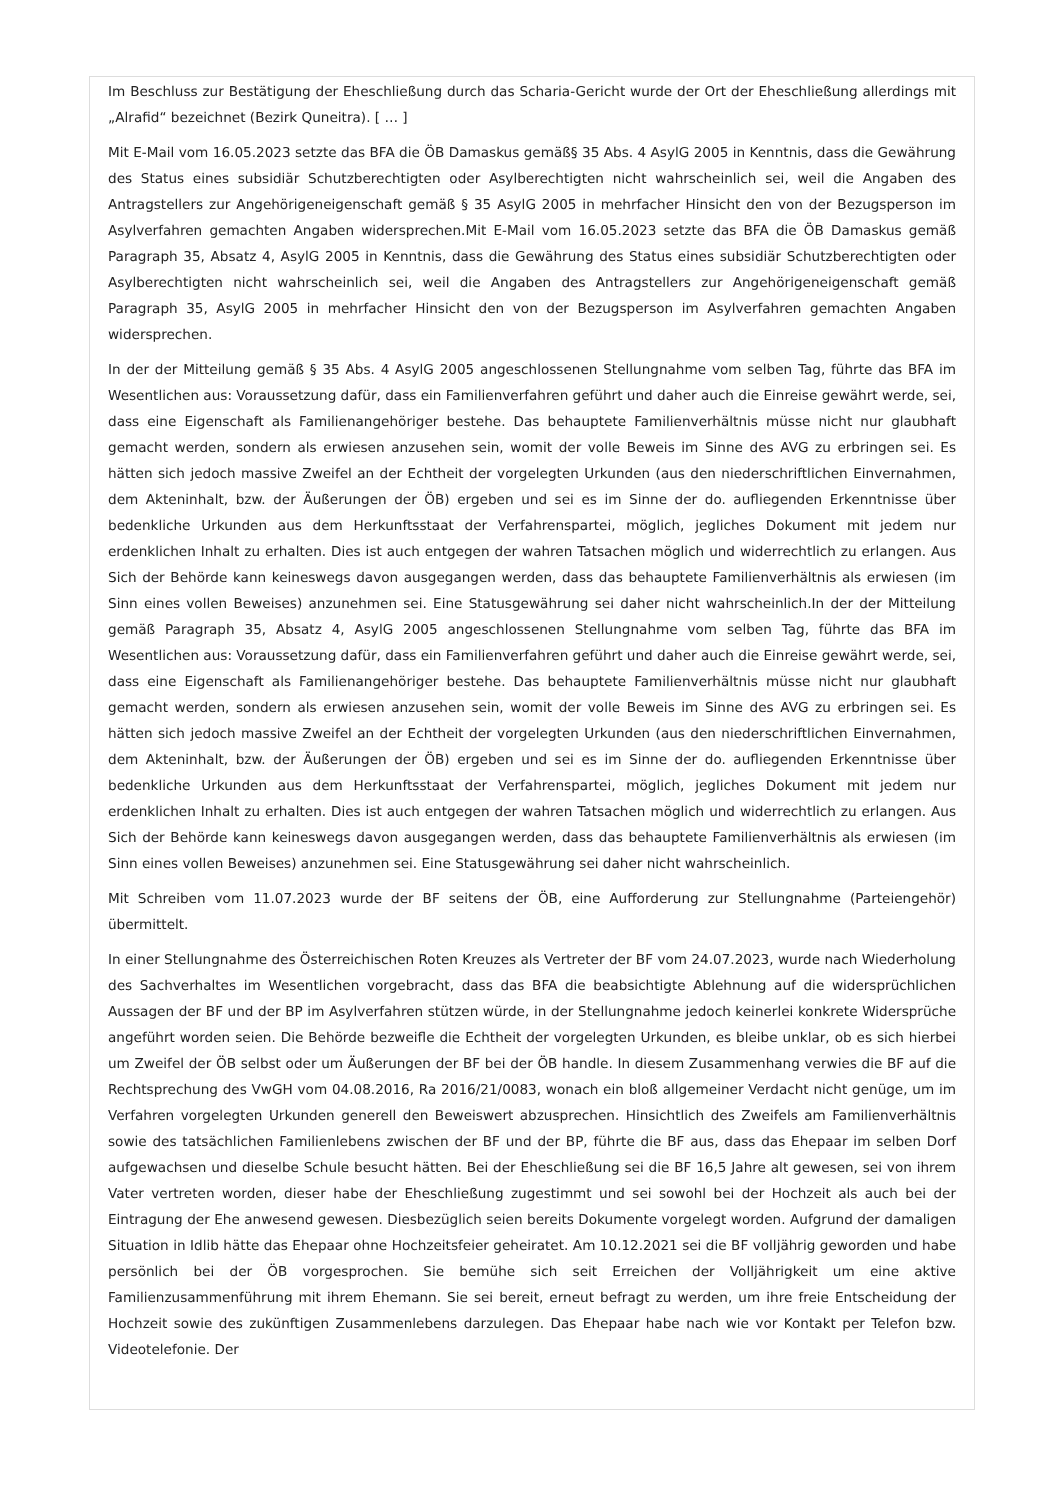Im Beschluss zur Bestätigung der Eheschließung durch das Scharia-Gericht wurde der Ort der Eheschließung allerdings mit „Alrafid“ bezeichnet (Bezirk Quneitra). [ … ]
Mit E-Mail vom 16.05.2023 setzte das BFA die ÖB Damaskus gemäß§ 35 Abs. 4 AsylG 2005 in Kenntnis, dass die Gewährung des Status eines subsidiär Schutzberechtigten oder Asylberechtigten nicht wahrscheinlich sei, weil die Angaben des Antragstellers zur Angehörigeneigenschaft gemäß § 35 AsylG 2005 in mehrfacher Hinsicht den von der Bezugsperson im Asylverfahren gemachten Angaben widersprechen.Mit E-Mail vom 16.05.2023 setzte das BFA die ÖB Damaskus gemäß Paragraph 35, Absatz 4, AsylG 2005 in Kenntnis, dass die Gewährung des Status eines subsidiär Schutzberechtigten oder Asylberechtigten nicht wahrscheinlich sei, weil die Angaben des Antragstellers zur Angehörigeneigenschaft gemäß Paragraph 35, AsylG 2005 in mehrfacher Hinsicht den von der Bezugsperson im Asylverfahren gemachten Angaben widersprechen.
In der der Mitteilung gemäß § 35 Abs. 4 AsylG 2005 angeschlossenen Stellungnahme vom selben Tag, führte das BFA im Wesentlichen aus: Voraussetzung dafür, dass ein Familienverfahren geführt und daher auch die Einreise gewährt werde, sei, dass eine Eigenschaft als Familienangehöriger bestehe. Das behauptete Familienverhältnis müsse nicht nur glaubhaft gemacht werden, sondern als erwiesen anzusehen sein, womit der volle Beweis im Sinne des AVG zu erbringen sei. Es hätten sich jedoch massive Zweifel an der Echtheit der vorgelegten Urkunden (aus den niederschriftlichen Einvernahmen, dem Akteninhalt, bzw. der Äußerungen der ÖB) ergeben und sei es im Sinne der do. aufliegenden Erkenntnisse über bedenkliche Urkunden aus dem Herkunftsstaat der Verfahrenspartei, möglich, jegliches Dokument mit jedem nur erdenklichen Inhalt zu erhalten. Dies ist auch entgegen der wahren Tatsachen möglich und widerrechtlich zu erlangen. Aus Sich der Behörde kann keineswegs davon ausgegangen werden, dass das behauptete Familienverhältnis als erwiesen (im Sinn eines vollen Beweises) anzunehmen sei. Eine Statusgewährung sei daher nicht wahrscheinlich.In der der Mitteilung gemäß Paragraph 35, Absatz 4, AsylG 2005 angeschlossenen Stellungnahme vom selben Tag, führte das BFA im Wesentlichen aus: Voraussetzung dafür, dass ein Familienverfahren geführt und daher auch die Einreise gewährt werde, sei, dass eine Eigenschaft als Familienangehöriger bestehe. Das behauptete Familienverhältnis müsse nicht nur glaubhaft gemacht werden, sondern als erwiesen anzusehen sein, womit der volle Beweis im Sinne des AVG zu erbringen sei. Es hätten sich jedoch massive Zweifel an der Echtheit der vorgelegten Urkunden (aus den niederschriftlichen Einvernahmen, dem Akteninhalt, bzw. der Äußerungen der ÖB) ergeben und sei es im Sinne der do. aufliegenden Erkenntnisse über bedenkliche Urkunden aus dem Herkunftsstaat der Verfahrenspartei, möglich, jegliches Dokument mit jedem nur erdenklichen Inhalt zu erhalten. Dies ist auch entgegen der wahren Tatsachen möglich und widerrechtlich zu erlangen. Aus Sich der Behörde kann keineswegs davon ausgegangen werden, dass das behauptete Familienverhältnis als erwiesen (im Sinn eines vollen Beweises) anzunehmen sei. Eine Statusgewährung sei daher nicht wahrscheinlich.
Mit Schreiben vom 11.07.2023 wurde der BF seitens der ÖB, eine Aufforderung zur Stellungnahme (Parteiengehör) übermittelt.
In einer Stellungnahme des Österreichischen Roten Kreuzes als Vertreter der BF vom 24.07.2023, wurde nach Wiederholung des Sachverhaltes im Wesentlichen vorgebracht, dass das BFA die beabsichtigte Ablehnung auf die widersprüchlichen Aussagen der BF und der BP im Asylverfahren stützen würde, in der Stellungnahme jedoch keinerlei konkrete Widersprüche angeführt worden seien. Die Behörde bezweifle die Echtheit der vorgelegten Urkunden, es bleibe unklar, ob es sich hierbei um Zweifel der ÖB selbst oder um Äußerungen der BF bei der ÖB handle. In diesem Zusammenhang verwies die BF auf die Rechtsprechung des VwGH vom 04.08.2016, Ra 2016/21/0083, wonach ein bloß allgemeiner Verdacht nicht genüge, um im Verfahren vorgelegten Urkunden generell den Beweiswert abzusprechen. Hinsichtlich des Zweifels am Familienverhältnis sowie des tatsächlichen Familienlebens zwischen der BF und der BP, führte die BF aus, dass das Ehepaar im selben Dorf aufgewachsen und dieselbe Schule besucht hätten. Bei der Eheschließung sei die BF 16,5 Jahre alt gewesen, sei von ihrem Vater vertreten worden, dieser habe der Eheschließung zugestimmt und sei sowohl bei der Hochzeit als auch bei der Eintragung der Ehe anwesend gewesen. Diesbezüglich seien bereits Dokumente vorgelegt worden. Aufgrund der damaligen Situation in Idlib hätte das Ehepaar ohne Hochzeitsfeier geheiratet. Am 10.12.2021 sei die BF volljährig geworden und habe persönlich bei der ÖB vorgesprochen. Sie bemühe sich seit Erreichen der Volljährigkeit um eine aktive Familienzusammenführung mit ihrem Ehemann. Sie sei bereit, erneut befragt zu werden, um ihre freie Entscheidung der Hochzeit sowie des zukünftigen Zusammenlebens darzulegen. Das Ehepaar habe nach wie vor Kontakt per Telefon bzw. Videotelefonie. Der